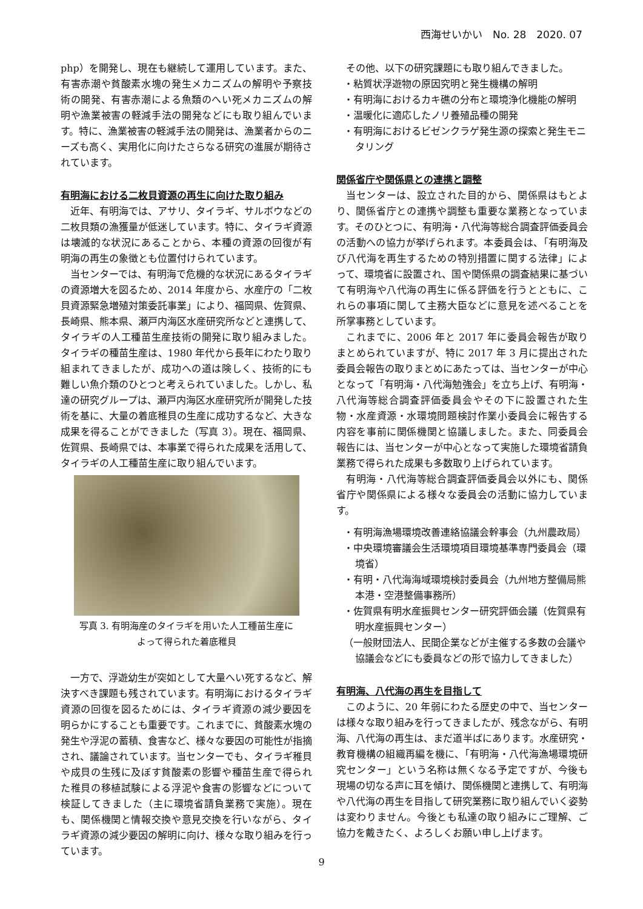西海せいかい　No. 28　2020. 07
php）を開発し、現在も継続して運用しています。また、有害赤潮や貧酸素水塊の発生メカニズムの解明や予察技術の開発、有害赤潮による魚類のへい死メカニズムの解明や漁業被害の軽減手法の開発などにも取り組んでいます。特に、漁業被害の軽減手法の開発は、漁業者からのニーズも高く、実用化に向けたさらなる研究の進展が期待されています。
有明海における二枚貝資源の再生に向けた取り組み
近年、有明海では、アサリ、タイラギ、サルボウなどの二枚貝類の漁獲量が低迷しています。特に、タイラギ資源は壊滅的な状況にあることから、本種の資源の回復が有明海の再生の象徴とも位置付けられています。
当センターでは、有明海で危機的な状況にあるタイラギの資源増大を図るため、2014 年度から、水産庁の「二枚貝資源緊急増殖対策委託事業」により、福岡県、佐賀県、長崎県、熊本県、瀬戸内海区水産研究所などと連携して、タイラギの人工種苗生産技術の開発に取り組みました。タイラギの種苗生産は、1980 年代から長年にわたり取り組まれてきましたが、成功への道は険しく、技術的にも難しい魚介類のひとつと考えられていました。しかし、私達の研究グループは、瀬戸内海区水産研究所が開発した技術を基に、大量の着底稚貝の生産に成功するなど、大きな成果を得ることができました（写真 3）。現在、福岡県、佐賀県、長崎県では、本事業で得られた成果を活用して、タイラギの人工種苗生産に取り組んでいます。
写真 3. 有明海産のタイラギを用いた人工種苗生産に
よって得られた着底稚貝
一方で、浮遊幼生が突如として大量へい死するなど、解決すべき課題も残されています。有明海におけるタイラギ資源の回復を図るためには、タイラギ資源の減少要因を明らかにすることも重要です。これまでに、貧酸素水塊の発生や浮泥の蓄積、食害など、様々な要因の可能性が指摘され、議論されています。当センターでも、タイラギ稚貝や成貝の生残に及ぼす貧酸素の影響や種苗生産で得られた稚貝の移植試験による浮泥や食害の影響などについて検証してきました（主に環境省請負業務で実施）。現在も、関係機関と情報交換や意見交換を行いながら、タイラギ資源の減少要因の解明に向け、様々な取り組みを行っています。
その他、以下の研究課題にも取り組んできました。
・粘質状浮遊物の原因究明と発生機構の解明
・有明海におけるカキ礁の分布と環境浄化機能の解明
・温暖化に適応したノリ養殖品種の開発
・有明海におけるビゼンクラゲ発生源の探索と発生モニタリング
関係省庁や関係県との連携と調整
当センターは、設立された目的から、関係県はもとより、関係省庁との連携や調整も重要な業務となっています。そのひとつに、有明海・八代海等総合調査評価委員会の活動への協力が挙げられます。本委員会は、「有明海及び八代海を再生するための特別措置に関する法律」によって、環境省に設置され、国や関係県の調査結果に基づいて有明海や八代海の再生に係る評価を行うとともに、これらの事項に関して主務大臣などに意見を述べることを所掌事務としています。
これまでに、2006 年と 2017 年に委員会報告が取りまとめられていますが、特に 2017 年 3 月に提出された委員会報告の取りまとめにあたっては、当センターが中心となって「有明海・八代海勉強会」を立ち上げ、有明海・八代海等総合調査評価委員会やその下に設置された生物・水産資源・水環境問題検討作業小委員会に報告する内容を事前に関係機関と協議しました。また、同委員会報告には、当センターが中心となって実施した環境省請負業務で得られた成果も多数取り上げられています。
有明海・八代海等総合調査評価委員会以外にも、関係省庁や関係県による様々な委員会の活動に協力しています。
・有明海漁場環境改善連絡協議会幹事会（九州農政局）
・中央環境審議会生活環境項目環境基準専門委員会（環境省）
・有明・八代海海域環境検討委員会（九州地方整備局熊本港・空港整備事務所）
・佐賀県有明水産振興センター研究評価会議（佐賀県有明水産振興センター）
（一般財団法人、民間企業などが主催する多数の会議や協議会などにも委員などの形で協力してきました）
有明海、八代海の再生を目指して
このように、20 年弱にわたる歴史の中で、当センターは様々な取り組みを行ってきましたが、残念ながら、有明海、八代海の再生は、まだ道半ばにあります。水産研究・教育機構の組織再編を機に、「有明海・八代海漁場環境研究センター」という名称は無くなる予定ですが、今後も現場の切なる声に耳を傾け、関係機関と連携して、有明海や八代海の再生を目指して研究業務に取り組んでいく姿勢は変わりません。今後とも私達の取り組みにご理解、ご協力を戴きたく、よろしくお願い申し上げます。
9